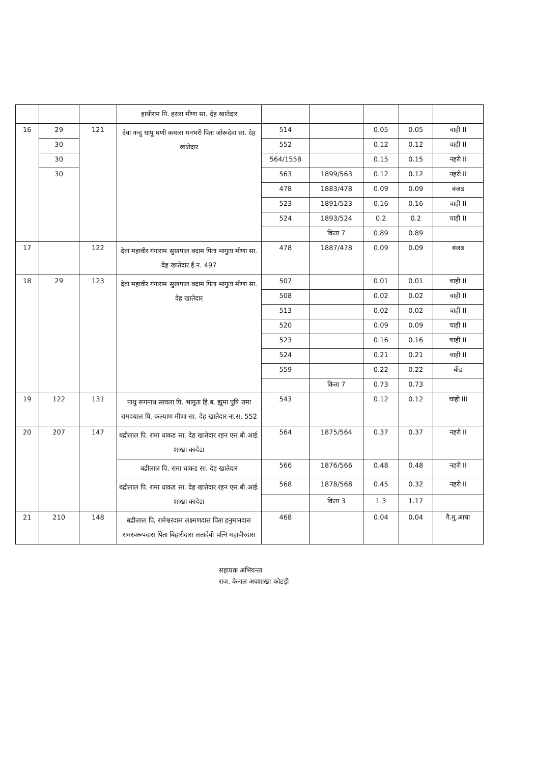| | | | हाथीराम पि. हरला मीणा सा. देह खातेदार | | | | | |
| 16 | 29 | 121 | देवा नन्दु धापू घणी कमला मनभरी पिता जोरूदेवा सा. देह खातेदार | 514 | | 0.05 | 0.05 | चाही II |
| | 30 | | | 552 | | 0.12 | 0.12 | चाही II |
| | 30 | | | 564/1558 | | 0.15 | 0.15 | नहरी II |
| | 30 | | | 563 | 1899/563 | 0.12 | 0.12 | नहरी II |
| | | | | 478 | 1883/478 | 0.09 | 0.09 | बंजड |
| | | | | 523 | 1891/523 | 0.16 | 0.16 | चाही II |
| | | | | 524 | 1893/524 | 0.2 | 0.2 | चाही II |
| | | | | | किता 7 | 0.89 | 0.89 | |
| 17 | | 122 | देवा महावीर गंगाराम सुखपाल बदाम पिता भागुता मीणा सा. देह खातेदार ई.न. 497 | 478 | 1887/478 | 0.09 | 0.09 | बंजड |
| 18 | 29 | 123 | देवा महावीर गंगाराम सुखपाल बदाम पिता भागुता मीणा सा. देह खातेदार | 507 | | 0.01 | 0.01 | चाही II |
| | | | | 508 | | 0.02 | 0.02 | चाही II |
| | | | | 513 | | 0.02 | 0.02 | चाही II |
| | | | | 520 | | 0.09 | 0.09 | चाही II |
| | | | | 523 | | 0.16 | 0.16 | चाही II |
| | | | | 524 | | 0.21 | 0.21 | चाही II |
| | | | | 559 | | 0.22 | 0.22 | बीड |
| | | | | | किता 7 | 0.73 | 0.73 | |
| 19 | 122 | 131 | नाथु रूगनाथ सावला पि. भागूता हि.ब. झूमा पुत्रि रामा रामदयाल पि. कल्याण मीणा सा. देह खातेदार ना.स. 552 | 543 | | 0.12 | 0.12 | चाही III |
| 20 | 207 | 147 | बद्रीलाल पि. रामा धाकड सा. देह खातेदार रहन एस.बी.आई. शाखा कादेडा | 564 | 1875/564 | 0.37 | 0.37 | नहरी II |
| | | | बद्रीलाल पि. रामा धाकड सा. देह खातेदार | 566 | 1876/566 | 0.48 | 0.48 | नहरी II |
| | | | बद्रीलाल पि. रामा धाकड सा. देह खातेदार रहन एस.बी.आई. शाखा कादेडा | 568 | 1878/568 | 0.45 | 0.32 | नहरी II |
| | | | | | किता 3 | 1.3 | 1.17 | |
| 21 | 210 | 148 | बद्रीलाल पि. रामेश्वरदास लक्ष्मणदास पिता हनुमानदास रामस्वरूपदास पिता बिहारीदास लतादेवी पत्नि महावीरदास | 468 | | 0.04 | 0.04 | गै.मु.आचा |
सहायक अभियन्ता
राज. केनाल अपशाखा कोटड़ी